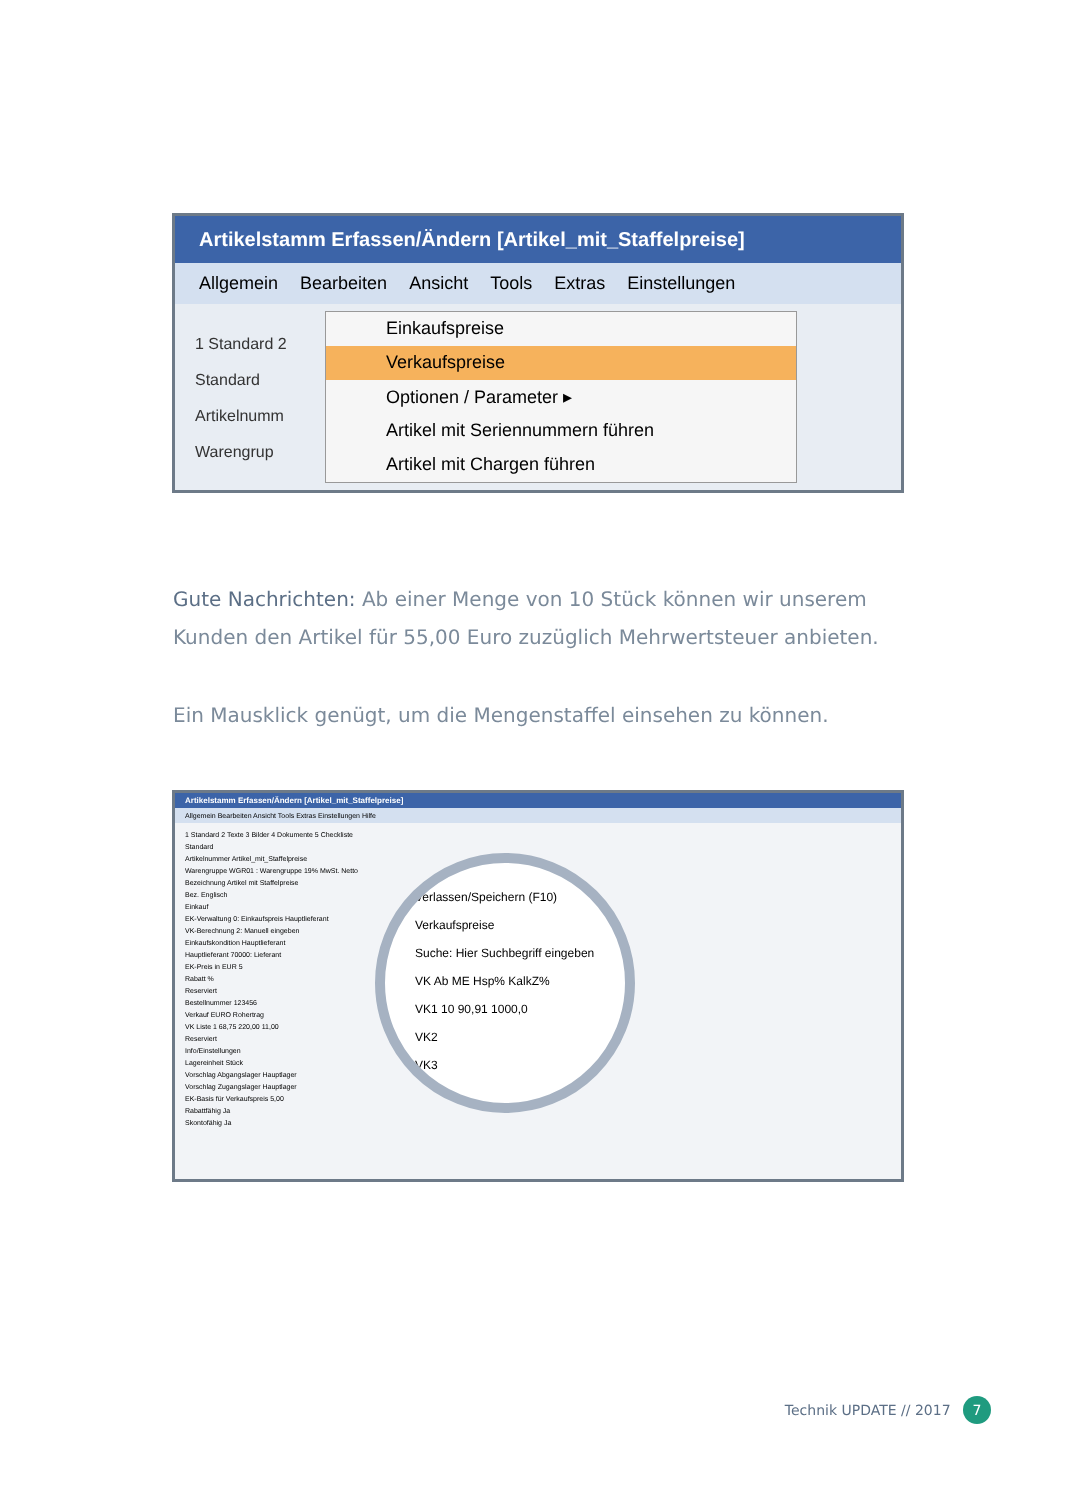Artikelstamm Erfassen/Ändern [Artikel_mit_Staffelpreise]
Allgemein Bearbeiten Ansicht Tools Extras Einstellungen
1 Standard 2
Standard
Artikelnumm
Warengrup
Einkaufspreise
Verkaufspreise
Optionen / Parameter ▸
Artikel mit Seriennummern führen
Artikel mit Chargen führen
Gute Nachrichten: Ab einer Menge von 10 Stück können wir unserem Kunden den Artikel für 55,00 Euro zuzüglich Mehrwertsteuer anbieten.
Ein Mausklick genügt, um die Mengenstaffel einsehen zu können.
Artikelstamm Erfassen/Ändern [Artikel_mit_Staffelpreise]
Allgemein Bearbeiten Ansicht Tools Extras Einstellungen Hilfe
1 Standard 2 Texte 3 Bilder 4 Dokumente 5 Checkliste
Standard
Artikelnummer Artikel_mit_Staffelpreise
Warengruppe WGR01 : Warengruppe 19% MwSt. Netto
Bezeichnung Artikel mit Staffelpreise
Bez. Englisch
Einkauf
EK-Verwaltung 0: Einkaufspreis Hauptlieferant
VK-Berechnung 2: Manuell eingeben
Einkaufskondition Hauptlieferant
Hauptlieferant 70000: Lieferant
EK-Preis in EUR 5
Rabatt %
Reserviert
Bestellnummer 123456
Verkauf EURO Rohertrag
VK Liste 1 68,75 220,00 11,00
Reserviert
Info/Einstellungen
Lagereinheit Stück
Vorschlag Abgangslager Hauptlager
Vorschlag Zugangslager Hauptlager
EK-Basis für Verkaufspreis 5,00
Rabattfähig Ja
Skontofähig Ja
Verlassen/Speichern (F10)
Verkaufspreise
Suche: Hier Suchbegriff eingeben
VK Ab ME Hsp% KalkZ%
VK1 10 90,91 1000,0
VK2
VK3
Technik UPDATE // 2017 7